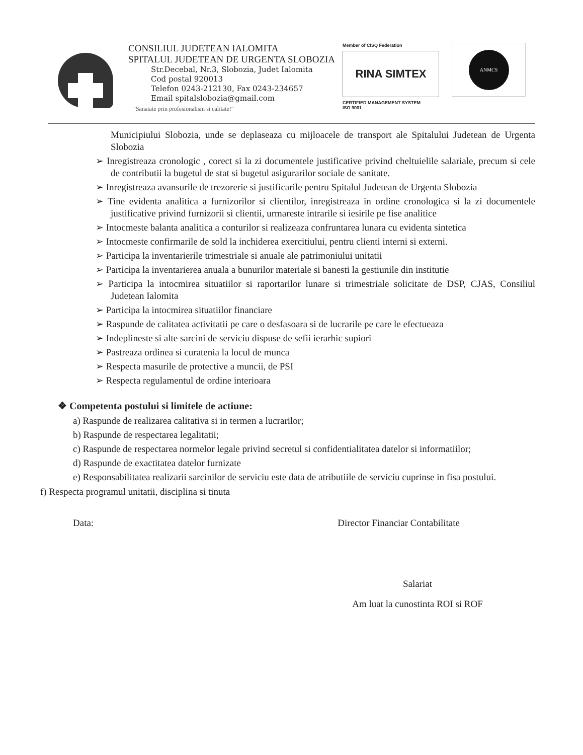CONSILIUL JUDETEAN IALOMITA
SPITALUL JUDETEAN DE URGENTA SLOBOZIA
Str.Decebal, Nr.3, Slobozia, Judet Ialomita
Cod postal 920013
Telefon 0243-212130, Fax 0243-234657
Email spitalslobozia@gmail.com
"Sanatate prin profesionalism si calitate!"
Member of CISQ Federation
RINA SIMTEX
CERTIFIED MANAGEMENT SYSTEM
ISO 9001
ANMCS
Municipiului Slobozia, unde se deplaseaza cu mijloacele de transport ale Spitalului Judetean de Urgenta Slobozia
➢ Inregistreaza cronologic , corect si la zi documentele justificative privind cheltuielile salariale, precum si cele de contributii la bugetul de stat si bugetul asigurarilor sociale de sanitate.
➢ Inregistreaza avansurile de trezorerie si justificarile pentru Spitalul Judetean de Urgenta Slobozia
➢ Tine evidenta analitica a furnizorilor si clientilor, inregistreaza in ordine cronologica si la zi documentele justificative privind furnizorii si clientii, urmareste intrarile si iesirile pe fise analitice
➢ Intocmeste balanta analitica a conturilor si realizeaza confruntarea lunara cu evidenta sintetica
➢ Intocmeste confirmarile de sold la inchiderea exercitiului, pentru clienti interni si externi.
➢ Participa la inventarierile trimestriale si anuale ale patrimoniului unitatii
➢ Participa la inventarierea anuala a bunurilor materiale si banesti la gestiunile din institutie
➢ Participa la intocmirea situatiilor si raportarilor lunare si trimestriale solicitate de DSP, CJAS, Consiliul Judetean Ialomita
➢ Participa la intocmirea situatiilor financiare
➢ Raspunde de calitatea activitatii pe care o desfasoara si de lucrarile pe care le efectueaza
➢ Indeplineste si alte sarcini de serviciu dispuse de sefii ierarhic supiori
➢ Pastreaza ordinea si curatenia la locul de munca
➢ Respecta masurile de protective a muncii, de PSI
➢ Respecta regulamentul de ordine interioara
❖ Competenta postului si limitele de actiune:
a) Raspunde de realizarea calitativa si in termen a lucrarilor;
b) Raspunde de respectarea legalitatii;
c) Raspunde de respectarea normelor legale privind secretul si confidentialitatea datelor si informatiilor;
d) Raspunde de exactitatea datelor furnizate
e) Responsabilitatea realizarii sarcinilor de serviciu este data de atributiile de serviciu cuprinse in fisa postului.
f) Respecta programul unitatii, disciplina si tinuta
Data: Director Financiar Contabilitate
Salariat
Am luat la cunostinta ROI si ROF